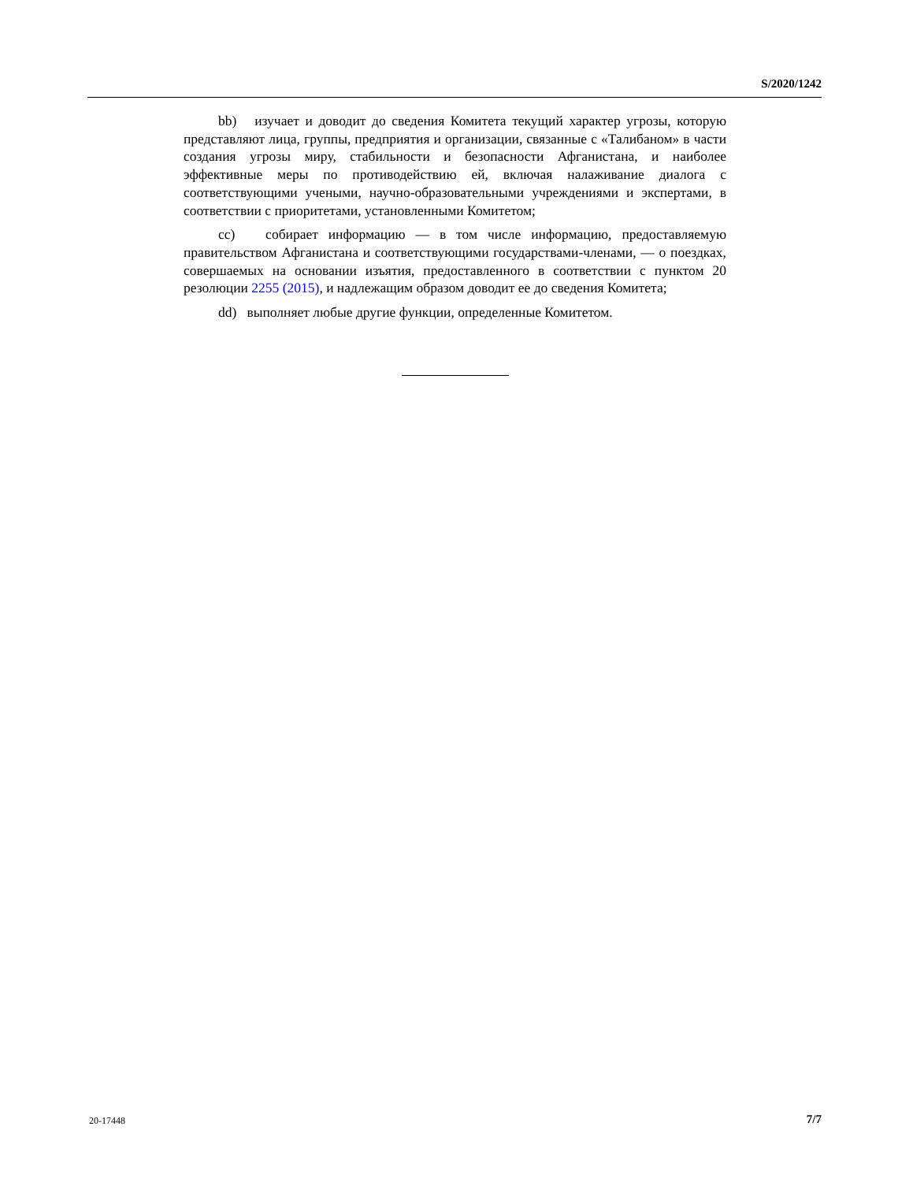S/2020/1242
bb) изучает и доводит до сведения Комитета текущий характер угрозы, которую представляют лица, группы, предприятия и организации, связанные с «Талибаном» в части создания угрозы миру, стабильности и безопасности Афганистана, и наиболее эффективные меры по противодействию ей, включая налаживание диалога с соответствующими учеными, научно-образовательными учреждениями и экспертами, в соответствии с приоритетами, установленными Комитетом;
cc) собирает информацию — в том числе информацию, предоставляемую правительством Афганистана и соответствующими государствами-членами, — о поездках, совершаемых на основании изъятия, предоставленного в соответствии с пунктом 20 резолюции 2255 (2015), и надлежащим образом доводит ее до сведения Комитета;
dd) выполняет любые другие функции, определенные Комитетом.
20-17448 7/7